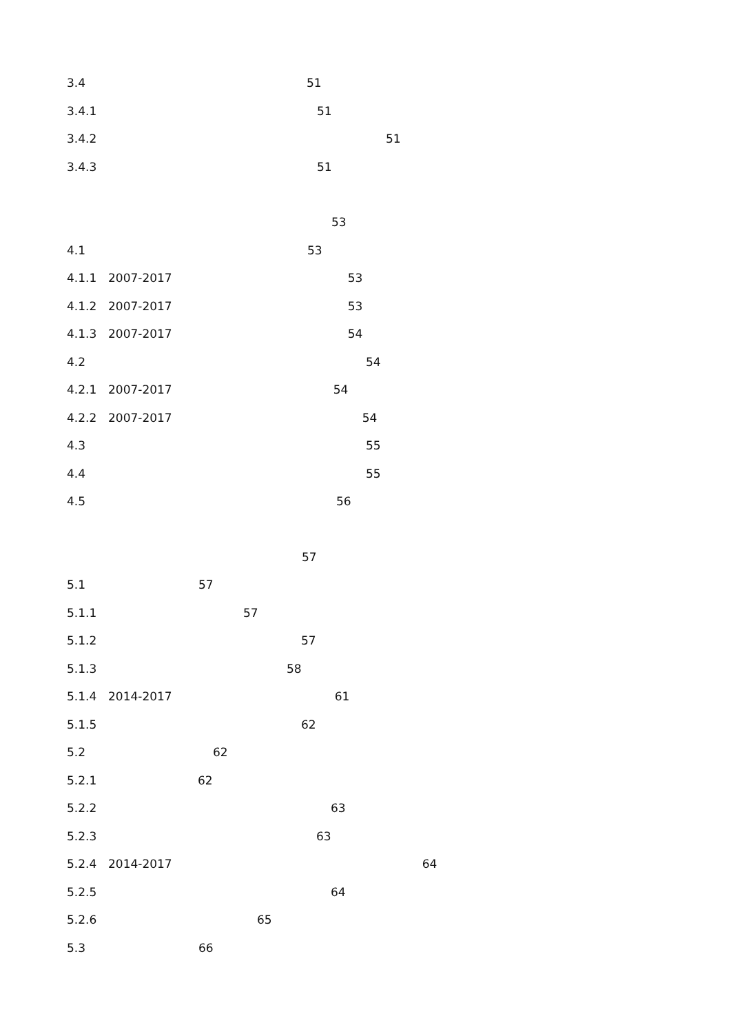3.4 51
3.4.1 51
3.4.2 51
3.4.3 51
53
4.1 53
4.1.1 2007-2017 53
4.1.2 2007-2017 53
4.1.3 2007-2017 54
4.2 54
4.2.1 2007-2017 54
4.2.2 2007-2017 54
4.3 55
4.4 55
4.5 56
57
5.1 57
5.1.1 57
5.1.2 57
5.1.3 58
5.1.4 2014-2017 61
5.1.5 62
5.2 62
5.2.1 62
5.2.2 63
5.2.3 63
5.2.4 2014-2017 64
5.2.5 64
5.2.6 65
5.3 66